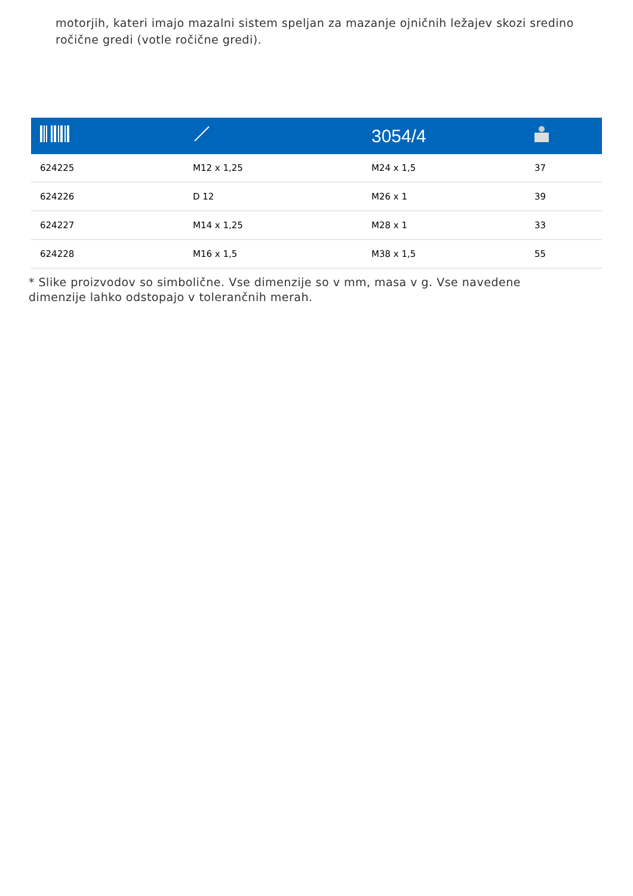motorjih, kateri imajo mazalni sistem speljan za mazanje ojničnih ležajev skozi sredino ročične gredi (votle ročične gredi).
| | | 3054/4 | |
| --- | --- | --- | --- |
| 624225 | M12 x 1,25 | M24 x 1,5 | 37 |
| 624226 | D 12 | M26 x 1 | 39 |
| 624227 | M14 x 1,25 | M28 x 1 | 33 |
| 624228 | M16 x 1,5 | M38 x 1,5 | 55 |
* Slike proizvodov so simbolične. Vse dimenzije so v mm, masa v g. Vse navedene dimenzije lahko odstopajo v tolerančnih merah.